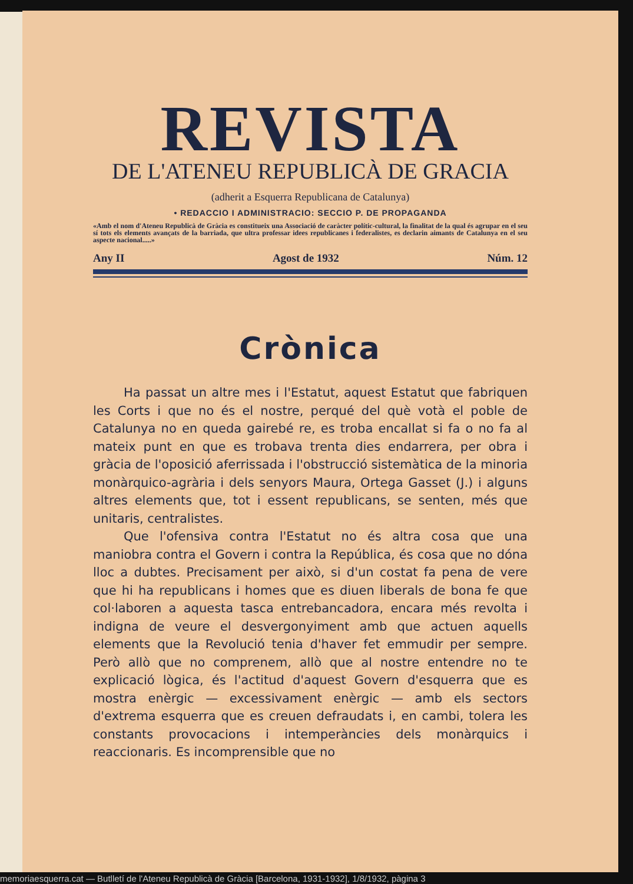REVISTA
DE L'ATENEU REPUBLICÀ DE GRACIA
(adherit a Esquerra Republicana de Catalunya)
• REDACCIO I ADMINISTRACIO: SECCIO P. DE PROPAGANDA
«Amb el nom d'Ateneu Republicà de Gràcia es constitueix una Associació de caràcter polític-cultural, la finalitat de la qual és agrupar en el seu sí tots els elements avançats de la barriada, que ultra professar idees republicanes i federalistes, es declarin aimants de Catalunya en el seu aspecte nacional.....»
Any II Agost de 1932 Núm. 12
Crònica
Ha passat un altre mes i l'Estatut, aquest Estatut que fabriquen les Corts i que no és el nostre, perqué del què votà el poble de Catalunya no en queda gairebé re, es troba encallat si fa o no fa al mateix punt en que es trobava trenta dies endarrera, per obra i gràcia de l'oposició aferrissada i l'obstrucció sistemàtica de la minoria monàrquico-agrària i dels senyors Maura, Ortega Gasset (J.) i alguns altres elements que, tot i essent republicans, se senten, més que unitaris, centralistes.
Que l'ofensiva contra l'Estatut no és altra cosa que una maniobra contra el Govern i contra la República, és cosa que no dóna lloc a dubtes. Precisament per això, si d'un costat fa pena de vere que hi ha republicans i homes que es diuen liberals de bona fe que col·laboren a aquesta tasca entrebancadora, encara més revolta i indigna de veure el desvergonyiment amb que actuen aquells elements que la Revolució tenia d'haver fet emmudir per sempre. Però allò que no comprenem, allò que al nostre entendre no te explicació lògica, és l'actitud d'aquest Govern d'esquerra que es mostra enèrgic — excessivament enèrgic — amb els sectors d'extrema esquerra que es creuen defraudats i, en cambi, tolera les constants provocacions i intemperàncies dels monàrquics i reaccionaris. Es incomprensible que no
memoriaesquerra.cat — Butlletí de l'Ateneu Republicà de Gràcia [Barcelona, 1931-1932], 1/8/1932, pàgina 3